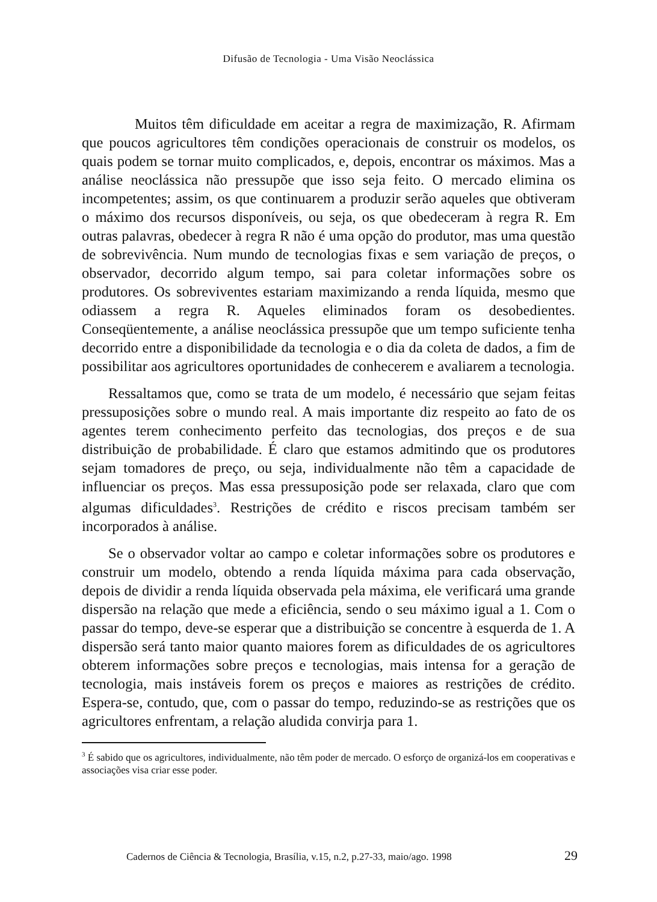Difusão de Tecnologia - Uma Visão Neoclássica
Muitos têm dificuldade em aceitar a regra de maximização, R. Afirmam que poucos agricultores têm condições operacionais de construir os modelos, os quais podem se tornar muito complicados, e, depois, encontrar os máximos. Mas a análise neoclássica não pressupõe que isso seja feito. O mercado elimina os incompetentes; assim, os que continuarem a produzir serão aqueles que obtiveram o máximo dos recursos disponíveis, ou seja, os que obedeceram à regra R. Em outras palavras, obedecer à regra R não é uma opção do produtor, mas uma questão de sobrevivência. Num mundo de tecnologias fixas e sem variação de preços, o observador, decorrido algum tempo, sai para coletar informações sobre os produtores. Os sobreviventes estariam maximizando a renda líquida, mesmo que odiassem a regra R. Aqueles eliminados foram os desobedientes. Conseqüentemente, a análise neoclássica pressupõe que um tempo suficiente tenha decorrido entre a disponibilidade da tecnologia e o dia da coleta de dados, a fim de possibilitar aos agricultores oportunidades de conhecerem e avaliarem a tecnologia.
Ressaltamos que, como se trata de um modelo, é necessário que sejam feitas pressuposições sobre o mundo real. A mais importante diz respeito ao fato de os agentes terem conhecimento perfeito das tecnologias, dos preços e de sua distribuição de probabilidade. É claro que estamos admitindo que os produtores sejam tomadores de preço, ou seja, individualmente não têm a capacidade de influenciar os preços. Mas essa pressuposição pode ser relaxada, claro que com algumas dificuldades<sup>3</sup>. Restrições de crédito e riscos precisam também ser incorporados à análise.
Se o observador voltar ao campo e coletar informações sobre os produtores e construir um modelo, obtendo a renda líquida máxima para cada observação, depois de dividir a renda líquida observada pela máxima, ele verificará uma grande dispersão na relação que mede a eficiência, sendo o seu máximo igual a 1. Com o passar do tempo, deve-se esperar que a distribuição se concentre à esquerda de 1. A dispersão será tanto maior quanto maiores forem as dificuldades de os agricultores obterem informações sobre preços e tecnologias, mais intensa for a geração de tecnologia, mais instáveis forem os preços e maiores as restrições de crédito. Espera-se, contudo, que, com o passar do tempo, reduzindo-se as restrições que os agricultores enfrentam, a relação aludida convirja para 1.
<sup>3</sup> É sabido que os agricultores, individualmente, não têm poder de mercado. O esforço de organizá-los em cooperativas e associações visa criar esse poder.
Cadernos de Ciência & Tecnologia, Brasília, v.15, n.2, p.27-33, maio/ago. 1998 29